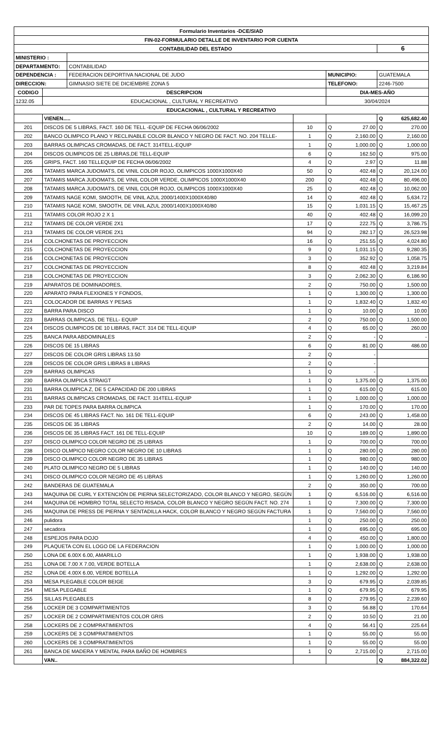| Formulario Inventarios -DCE/SIAD | | | | | | | |
| --- | --- | --- | --- | --- | --- | --- | --- |
| FIN-02-FORMULARIO DETALLE DE INVENTARIO POR CUENTA | | | | | | | |
| CONTABILIDAD DEL ESTADO | | | | | | 6 | |
| MINISTERIO : | | | | | | | |
| DEPARTAMENTO: | | CONTABILIDAD | | | | | |
| DEPENDENCIA : | | FEDERACION DEPORTIVA NACIONAL DE JUDO | | MUNICIPIO: | | GUATEMALA | |
| DIRECCION: | | GIMNASIO SIETE DE DICIEMBRE ZONA 5 | | TELEFONO: | | 2246-7500 | |
| CODIGO | DESCRIPCION | | | DIA-MES-AÑO | | | |
| 1232.05 | EDUCACIONAL , CULTURAL Y RECREATIVO | | | 30/04/2024 | | | |
| EDUCACIONAL , CULTURAL Y RECREATIVO | | | | | | | |
| | VIENEN..... | | | | | Q | 625,682.40 |
| 201 | DISCOS DE 5 LIBRAS, FACT. 160 DE TELL -EQUIP DE FECHA 06/06/2002 | | 10 | Q | 27.00 | Q | 270.00 |
| 202 | BANCO OLIMPICO PLANO Y RECLINABLE COLOR BLANCO Y NEGRO DE FACT. NO. 204 TELLE- | | 1 | Q | 2,160.00 | Q | 2,160.00 |
| 203 | BARRAS OLIMPICAS CROMADAS, DE FACT. 314TELL-EQUIP | | 1 | Q | 1,000.00 | Q | 1,000.00 |
| 204 | DISCOS OLIMPICOS DE 25 LIBRAS,DE TELL-EQUIP | | 6 | Q | 162.50 | Q | 975.00 |
| 205 | GRIPS, FACT. 160 TELLEQUIP DE FECHA 06/06/2002 | | 4 | Q | 2.97 | Q | 11.88 |
| 206 | TATAMIS MARCA JUDOMATS, DE VINIL COLOR ROJO, OLIMPICOS 1000X1000X40 | | 50 | Q | 402.48 | Q | 20,124.00 |
| 207 | TATAMIS MARCA JUDOMATS, DE VINIL COLOR VERDE, OLIMPICOS 1000X1000X40 | | 200 | Q | 402.48 | Q | 80,496.00 |
| 208 | TATAMIS MARCA JUDOMATS, DE VINIL COLOR ROJO, OLIMPICOS 1000X1000X40 | | 25 | Q | 402.48 | Q | 10,062.00 |
| 209 | TATAMIS NAGE KOMI, SMOOTH, DE VINIL AZUL 2000/1400X1000X40/80 | | 14 | Q | 402.48 | Q | 5,634.72 |
| 210 | TATAMIS NAGE KOMI, SMOOTH, DE VINIL AZUL 2000/1400X1000X40/80 | | 15 | Q | 1,031.15 | Q | 15,467.25 |
| 211 | TATAMIS COLOR ROJO 2 X 1 | | 40 | Q | 402.48 | Q | 16,099.20 |
| 212 | TATAMIS DE COLOR VERDE 2X1 | | 17 | Q | 222.75 | Q | 3,786.75 |
| 213 | TATAMIS DE COLOR VERDE 2X1 | | 94 | Q | 282.17 | Q | 26,523.98 |
| 214 | COLCHONETAS DE PROYECCION | | 16 | Q | 251.55 | Q | 4,024.80 |
| 215 | COLCHONETAS DE PROYECCION | | 9 | Q | 1,031.15 | Q | 9,280.35 |
| 216 | COLCHONETAS DE PROYECCION | | 3 | Q | 352.92 | Q | 1,058.75 |
| 217 | COLCHONETAS DE PROYECCION | | 8 | Q | 402.48 | Q | 3,219.84 |
| 218 | COLCHONETAS DE PROYECCION | | 3 | Q | 2,062.30 | Q | 6,186.90 |
| 219 | APARATOS DE DOMINADORES, | | 2 | Q | 750.00 | Q | 1,500.00 |
| 220 | APARATO PARA FLEXIONES Y FONDOS, | | 1 | Q | 1,300.00 | Q | 1,300.00 |
| 221 | COLOCADOR DE BARRAS Y PESAS | | 1 | Q | 1,832.40 | Q | 1,832.40 |
| 222 | BARRA PARA DISCO | | 1 | Q | 10.00 | Q | 10.00 |
| 223 | BARRAS OLIMPICAS, DE TELL- EQUIP | | 2 | Q | 750.00 | Q | 1,500.00 |
| 224 | DISCOS OLIMPICOS DE 10 LIBRAS, FACT. 314 DE TELL-EQUIP | | 4 | Q | 65.00 | Q | 260.00 |
| 225 | BANCA PARA ABDOMINALES | | 2 | Q | - | Q | - |
| 226 | DISCOS DE 15 LIBRAS | | 6 | Q | 81.00 | Q | 486.00 |
| 227 | DISCOS DE COLOR GRIS LIBRAS 13.50 | | 2 | Q | - | | |
| 228 | DISCOS DE COLOR GRIS LIBRAS 8 LIBRAS | | 2 | Q | - | | |
| 229 | BARRAS OLIMPICAS | | 1 | Q | - | | |
| 230 | BARRA OLIMPICA STRAIGT | | 1 | Q | 1,375.00 | Q | 1,375.00 |
| 231 | BARRA OLIMPICA Z, DE 5 CAPACIDAD DE 200 LIBRAS | | 1 | Q | 615.00 | Q | 615.00 |
| 231 | BARRAS OLIMPICAS CROMADAS, DE FACT. 314TELL-EQUIP | | 1 | Q | 1,000.00 | Q | 1,000.00 |
| 233 | PAR DE TOPES PARA BARRA OLIMPICA | | 1 | Q | 170.00 | Q | 170.00 |
| 234 | DISCOS DE 45 LIBRAS FACT. No. 161 DE TELL-EQUIP | | 6 | Q | 243.00 | Q | 1,458.00 |
| 235 | DISCOS DE 35 LIBRAS | | 2 | Q | 14.00 | Q | 28.00 |
| 236 | DISCOS DE 35 LIBRAS FACT. 161 DE TELL-EQUIP | | 10 | Q | 189.00 | Q | 1,890.00 |
| 237 | DISCO OLIMPICO COLOR NEGRO DE 25 LIBRAS | | 1 | Q | 700.00 | Q | 700.00 |
| 238 | DISCO OLMPICO NEGRO COLOR NEGRO DE 10 LIBRAS | | 1 | Q | 280.00 | Q | 280.00 |
| 239 | DISCO OLIMPICO COLOR NEGRO DE 35 LIBRAS | | 1 | Q | 980.00 | Q | 980.00 |
| 240 | PLATO OLIMPICO NEGRO DE 5 LIBRAS | | 1 | Q | 140.00 | Q | 140.00 |
| 241 | DISCO OLIMPICO COLOR NEGRO DE 45 LIBRAS | | 1 | Q | 1,260.00 | Q | 1,260.00 |
| 242 | BANDERAS DE GUATEMALA | | 2 | Q | 350.00 | Q | 700.00 |
| 243 | MAQUINA DE CURL Y EXTENCIÓN DE PIERNA SELECTORIZADO, COLOR BLANCO Y NEGRO, SEGÚN | | 1 | Q | 6,516.00 | Q | 6,516.00 |
| 244 | MAQUINA DE HOMBRO TOTAL SELECTO RISADA, COLOR BLANCO Y NEGRO SEGÚN FACT. NO. 274 | | 1 | Q | 7,300.00 | Q | 7,300.00 |
| 245 | MAQUINA DE PRESS DE PIERNA Y SENTADILLA HACK, COLOR BLANCO Y NEGRO SEGÚN FACTURA | | 1 | Q | 7,560.00 | Q | 7,560.00 |
| 246 | pulidora | | 1 | Q | 250.00 | Q | 250.00 |
| 247 | secadora | | 1 | Q | 695.00 | Q | 695.00 |
| 248 | ESPEJOS PARA DOJO | | 4 | Q | 450.00 | Q | 1,800.00 |
| 249 | PLAQUETA CON EL LOGO DE LA FEDERACION | | 1 | Q | 1,000.00 | Q | 1,000.00 |
| 250 | LONA DE 6.00X 6.00, AMARILLO | | 1 | Q | 1,938.00 | Q | 1,938.00 |
| 251 | LONA DE 7.00 X 7.00, VERDE BOTELLA | | 1 | Q | 2,638.00 | Q | 2,638.00 |
| 252 | LONA DE 4.00X 6.00, VERDE BOTELLA | | 1 | Q | 1,292.00 | Q | 1,292.00 |
| 253 | MESA PLEGABLE COLOR BEIGE | | 3 | Q | 679.95 | Q | 2,039.85 |
| 254 | MESA PLEGABLE | | 1 | Q | 679.95 | Q | 679.95 |
| 255 | SILLAS PLEGABLES | | 8 | Q | 279.95 | Q | 2,239.60 |
| 256 | LOCKER DE 3 COMPARTIMIENTOS | | 3 | Q | 56.88 | Q | 170.64 |
| 257 | LOCKER DE 2 COMPARTIMIENTOS COLOR GRIS | | 2 | Q | 10.50 | Q | 21.00 |
| 258 | LOCKERS DE 2 COMPRATIMIENTOS | | 4 | Q | 56.41 | Q | 225.64 |
| 259 | LOCKERS DE 3 COMPRATIMIENTOS | | 1 | Q | 55.00 | Q | 55.00 |
| 260 | LOCKERS DE 3 COMPRATIMIENTOS | | 1 | Q | 55.00 | Q | 55.00 |
| 261 | BANCA DE MADERA Y MENTAL PARA BAÑO DE HOMBRES | | 1 | Q | 2,715.00 | Q | 2,715.00 |
| | VAN.. | | | | | Q | 884,322.02 |